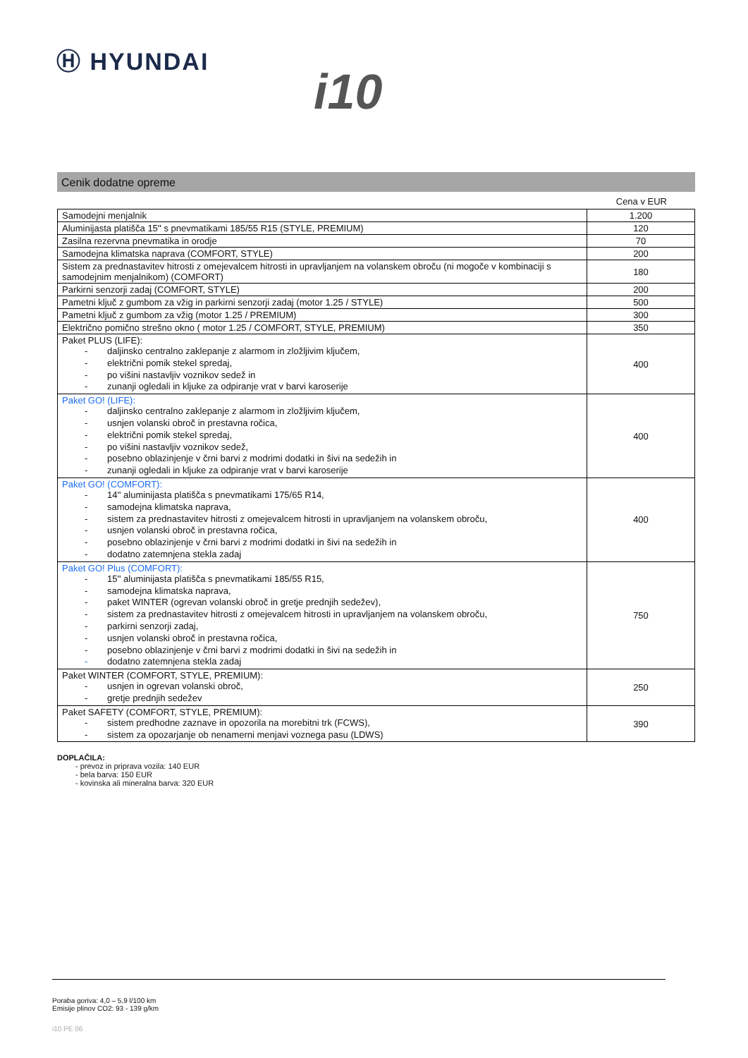Ⓗ HYUNDAI
i10
Cenik dodatne opreme
Cena v EUR
| Samodejni menjalnik | 1.200 |
| Aluminijasta platišča 15'' s pnevmatikami 185/55 R15 (STYLE, PREMIUM) | 120 |
| Zasilna rezervna pnevmatika in orodje | 70 |
| Samodejna klimatska naprava (COMFORT, STYLE) | 200 |
| Sistem za prednastavitev hitrosti z omejevalcem hitrosti in upravljanjem na volanskem obroču (ni mogoče v kombinaciji s samodejnim menjalnikom) (COMFORT) | 180 |
| Parkirni senzorji zadaj (COMFORT, STYLE) | 200 |
| Pametni ključ z gumbom za vžig in parkirni senzorji zadaj (motor 1.25 / STYLE) | 500 |
| Pametni ključ z gumbom za vžig (motor 1.25 / PREMIUM) | 300 |
| Električno pomično strešno okno ( motor 1.25 / COMFORT, STYLE, PREMIUM) | 350 |
| Paket PLUS (LIFE): - daljinsko centralno zaklepanje z alarmom in zložljivim ključem, - električni pomik stekel spredaj, - po višini nastavljiv voznikov sedež in - zunanji ogledali in kljuke za odpiranje vrat v barvi karoserije | 400 |
| Paket GO! (LIFE): - daljinsko centralno zaklepanje z alarmom in zložljivim ključem, - usnjen volanski obroč in prestavna ročica, - električni pomik stekel spredaj, - po višini nastavljiv voznikov sedež, - posebno oblazinjenje v črni barvi z modrimi dodatki in šivi na sedežih in - zunanji ogledali in kljuke za odpiranje vrat v barvi karoserije | 400 |
| Paket GO! (COMFORT): - 14'' aluminijasta platišča s pnevmatikami 175/65 R14, - samodejna klimatska naprava, - sistem za prednastavitev hitrosti z omejevalcem hitrosti in upravljanjem na volanskem obroču, - usnjen volanski obroč in prestavna ročica, - posebno oblazinjenje v črni barvi z modrimi dodatki in šivi na sedežih in - dodatno zatemnjena stekla zadaj | 400 |
| Paket GO! Plus (COMFORT): - 15'' aluminijasta platišča s pnevmatikami 185/55 R15, - samodejna klimatska naprava, - paket WINTER (ogrevan volanski obroč in gretje prednjih sedežev), - sistem za prednastavitev hitrosti z omejevalcem hitrosti in upravljanjem na volanskem obroču, - parkirni senzorji zadaj, - usnjen volanski obroč in prestavna ročica, - posebno oblazinjenje v črni barvi z modrimi dodatki in šivi na sedežih in - dodatno zatemnjena stekla zadaj | 750 |
| Paket WINTER (COMFORT, STYLE, PREMIUM): - usnjen in ogrevan volanski obroč, - gretje prednjih sedežev | 250 |
| Paket SAFETY (COMFORT, STYLE, PREMIUM): - sistem predhodne zaznave in opozorila na morebitni trk (FCWS), - sistem za opozarjanje ob nenamerni menjavi voznega pasu (LDWS) | 390 |
DOPLAČILA:
- prevoz in priprava vozila: 140 EUR
- bela barva: 150 EUR
- kovinska ali mineralna barva: 320 EUR
Poraba goriva: 4,0 – 5,9 l/100 km
Emisije plinov CO2: 93 - 139 g/km
i10 PE 06